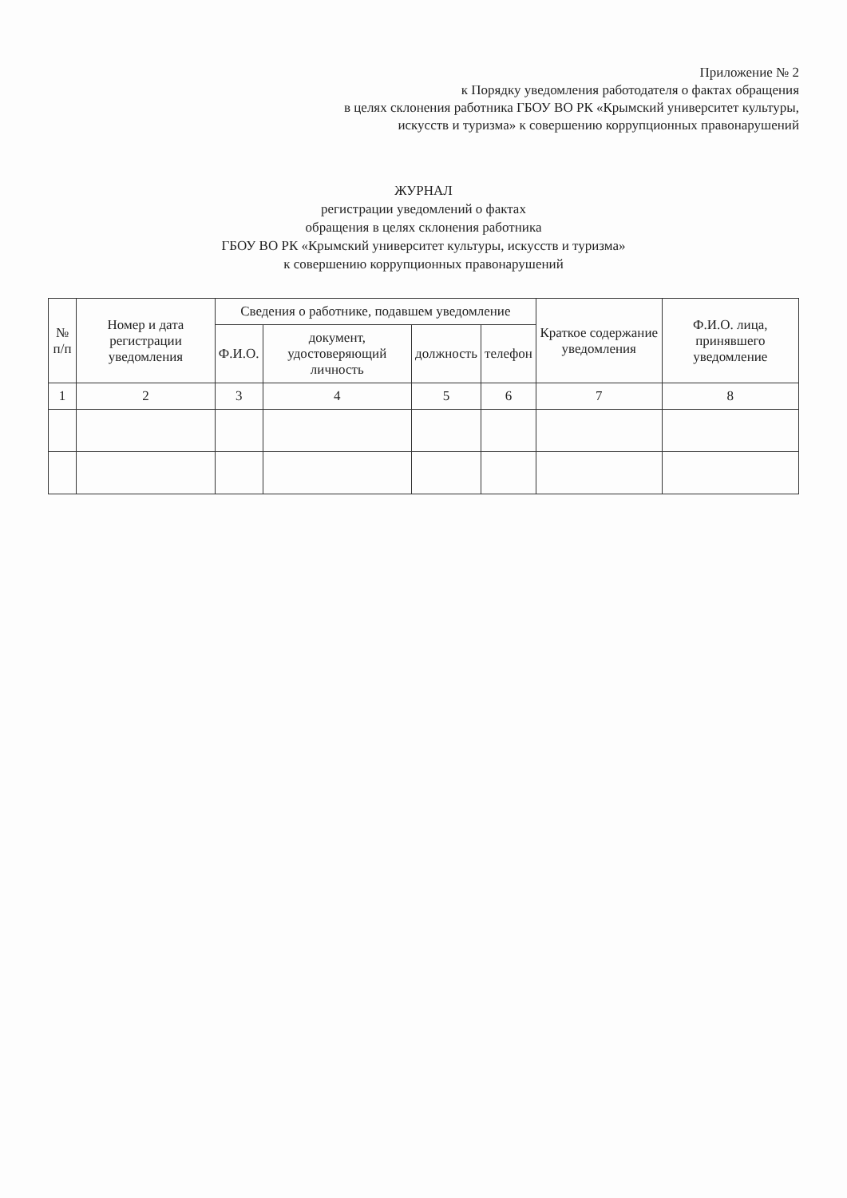Приложение № 2
к Порядку уведомления работодателя о фактах обращения
в целях склонения работника ГБОУ ВО РК «Крымский университет культуры,
искусств и туризма» к совершению коррупционных правонарушений
ЖУРНАЛ
регистрации уведомлений о фактах
обращения в целях склонения работника
ГБОУ ВО РК «Крымский университет культуры, искусств и туризма»
к совершению коррупционных правонарушений
| № п/п | Номер и дата регистрации уведомления | Сведения о работнике, подавшем уведомление | | | | Краткое содержание уведомления | Ф.И.О. лица, принявшего уведомление |
| --- | --- | --- | --- | --- | --- | --- | --- |
| | | Ф.И.О. | документ, удостоверяющий личность | должность | телефон | | |
| 1 | 2 | 3 | 4 | 5 | 6 | 7 | 8 |